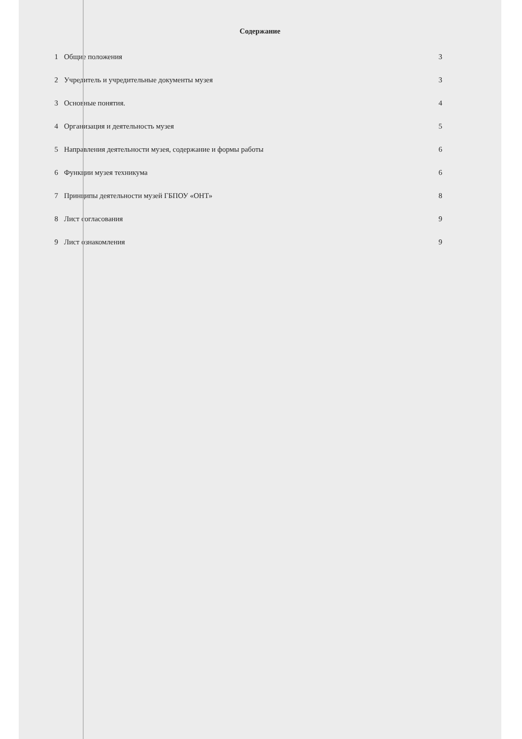Содержание
1 Общие положения 3
2 Учредитель и учредительные документы музея 3
3 Основные понятия. 4
4 Организация и деятельность музея 5
5 Направления деятельности музея, содержание и формы работы 6
6 Функции музея техникума 6
7 Принципы деятельности музей ГБПОУ «ОНТ» 8
8 Лист согласования 9
9 Лист ознакомления 9